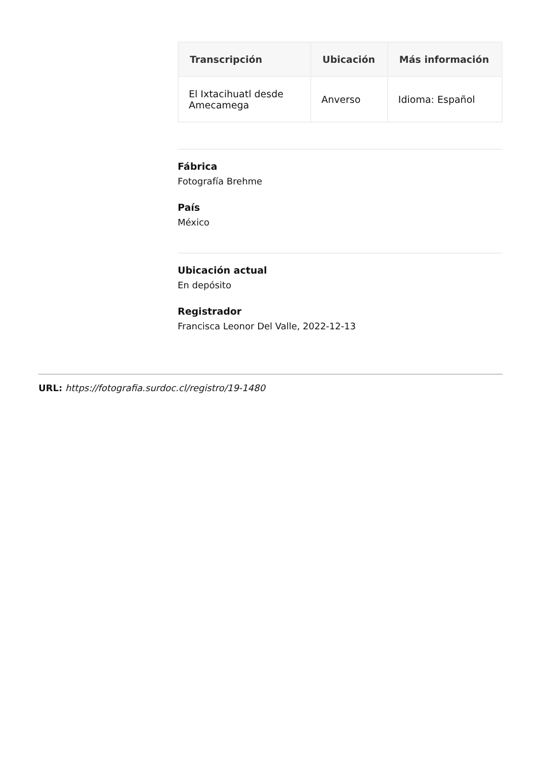| Transcripción | Ubicación | Más información |
| --- | --- | --- |
| El Ixtacihuatl desde Amecamega | Anverso | Idioma: Español |
Fábrica
Fotografía Brehme
País
México
Ubicación actual
En depósito
Registrador
Francisca Leonor Del Valle, 2022-12-13
URL: https://fotografia.surdoc.cl/registro/19-1480